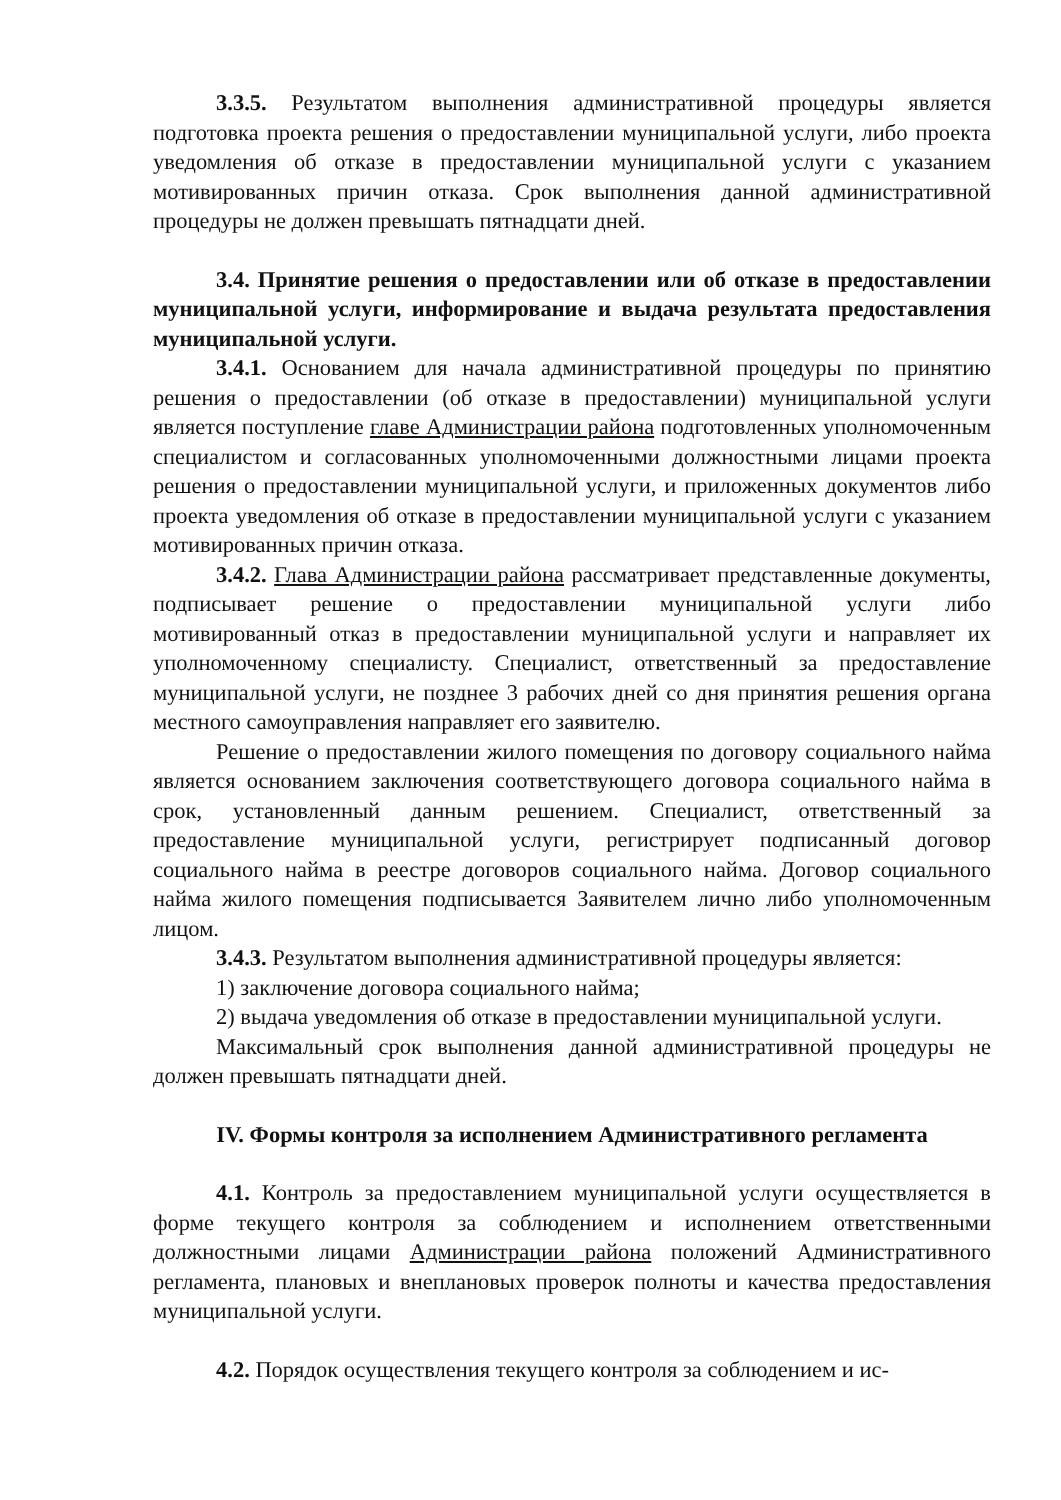3.3.5. Результатом выполнения административной процедуры является подготовка проекта решения о предоставлении муниципальной услуги, либо проекта уведомления об отказе в предоставлении муниципальной услуги с указанием мотивированных причин отказа. Срок выполнения данной административной процедуры не должен превышать пятнадцати дней.
3.4. Принятие решения о предоставлении или об отказе в предоставлении муниципальной услуги, информирование и выдача результата предоставления муниципальной услуги.
3.4.1. Основанием для начала административной процедуры по принятию решения о предоставлении (об отказе в предоставлении) муниципальной услуги является поступление главе Администрации района подготовленных уполномоченным специалистом и согласованных уполномоченными должностными лицами проекта решения о предоставлении муниципальной услуги, и приложенных документов либо проекта уведомления об отказе в предоставлении муниципальной услуги с указанием мотивированных причин отказа.
3.4.2. Глава Администрации района рассматривает представленные документы, подписывает решение о предоставлении муниципальной услуги либо мотивированный отказ в предоставлении муниципальной услуги и направляет их уполномоченному специалисту. Специалист, ответственный за предоставление муниципальной услуги, не позднее 3 рабочих дней со дня принятия решения органа местного самоуправления направляет его заявителю.
Решение о предоставлении жилого помещения по договору социального найма является основанием заключения соответствующего договора социального найма в срок, установленный данным решением. Специалист, ответственный за предоставление муниципальной услуги, регистрирует подписанный договор социального найма в реестре договоров социального найма. Договор социального найма жилого помещения подписывается Заявителем лично либо уполномоченным лицом.
3.4.3. Результатом выполнения административной процедуры является:
1) заключение договора социального найма;
2) выдача уведомления об отказе в предоставлении муниципальной услуги.
Максимальный срок выполнения данной административной процедуры не должен превышать пятнадцати дней.
IV. Формы контроля за исполнением Административного регламента
4.1. Контроль за предоставлением муниципальной услуги осуществляется в форме текущего контроля за соблюдением и исполнением ответственными должностными лицами Администрации района положений Административного регламента, плановых и внеплановых проверок полноты и качества предоставления муниципальной услуги.
4.2. Порядок осуществления текущего контроля за соблюдением и ис-